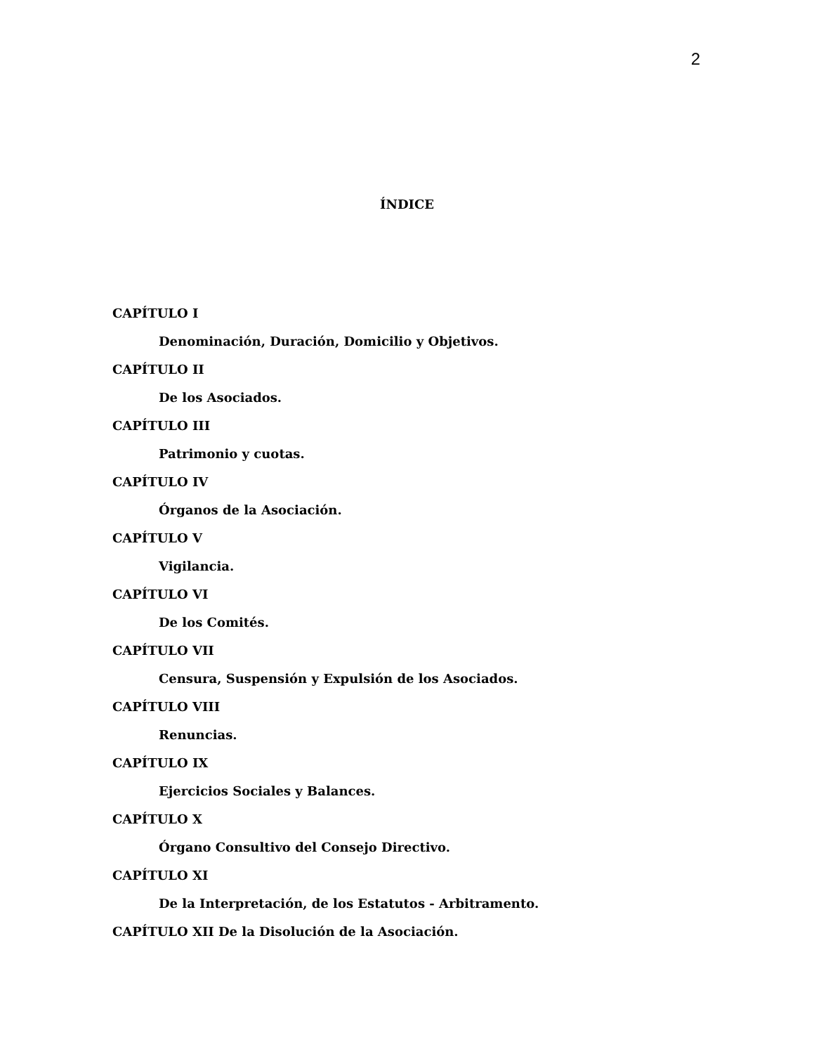2
ÍNDICE
CAPÍTULO I
Denominación, Duración, Domicilio y Objetivos.
CAPÍTULO II
De los Asociados.
CAPÍTULO III
Patrimonio y cuotas.
CAPÍTULO IV
Órganos de la Asociación.
CAPÍTULO V
Vigilancia.
CAPÍTULO VI
De los Comités.
CAPÍTULO VII
Censura, Suspensión y Expulsión de los Asociados.
CAPÍTULO VIII
Renuncias.
CAPÍTULO IX
Ejercicios Sociales y Balances.
CAPÍTULO X
Órgano Consultivo del Consejo Directivo.
CAPÍTULO XI
De la Interpretación, de los Estatutos - Arbitramento.
CAPÍTULO XII De la Disolución de la Asociación.